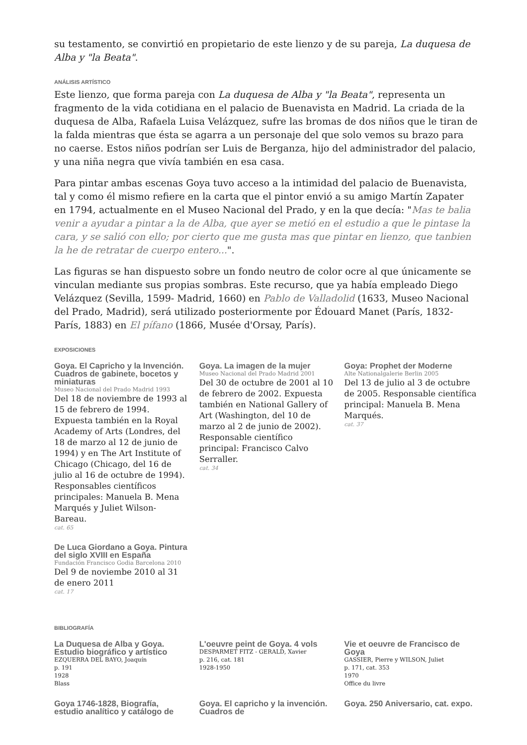su testamento, se convirtió en propietario de este lienzo y de su pareja, La duquesa de Alba y "la Beata".
ANÁLISIS ARTÍSTICO
Este lienzo, que forma pareja con La duquesa de Alba y "la Beata", representa un fragmento de la vida cotidiana en el palacio de Buenavista en Madrid. La criada de la duquesa de Alba, Rafaela Luisa Velázquez, sufre las bromas de dos niños que le tiran de la falda mientras que ésta se agarra a un personaje del que solo vemos su brazo para no caerse. Estos niños podrían ser Luis de Berganza, hijo del administrador del palacio, y una niña negra que vivía también en esa casa.
Para pintar ambas escenas Goya tuvo acceso a la intimidad del palacio de Buenavista, tal y como él mismo refiere en la carta que el pintor envió a su amigo Martín Zapater en 1794, actualmente en el Museo Nacional del Prado, y en la que decía: "Mas te balia venir a ayudar a pintar a la de Alba, que ayer se metió en el estudio a que le pintase la cara, y se salió con ello; por cierto que me gusta mas que pintar en lienzo, que tanbien la he de retratar de cuerpo entero...".
Las figuras se han dispuesto sobre un fondo neutro de color ocre al que únicamente se vinculan mediante sus propias sombras. Este recurso, que ya había empleado Diego Velázquez (Sevilla, 1599- Madrid, 1660) en Pablo de Valladolid (1633, Museo Nacional del Prado, Madrid), será utilizado posteriormente por Édouard Manet (París, 1832- París, 1883) en El pífano (1866, Musée d'Orsay, París).
EXPOSICIONES
Goya. El Capricho y la Invención. Cuadros de gabinete, bocetos y miniaturas
Museo Nacional del Prado Madrid 1993
Del 18 de noviembre de 1993 al 15 de febrero de 1994. Expuesta también en la Royal Academy of Arts (Londres, del 18 de marzo al 12 de junio de 1994) y en The Art Institute of Chicago (Chicago, del 16 de julio al 16 de octubre de 1994). Responsables científicos principales: Manuela B. Mena Marqués y Juliet Wilson-Bareau.
cat. 65
Goya. La imagen de la mujer
Museo Nacional del Prado Madrid 2001
Del 30 de octubre de 2001 al 10 de febrero de 2002. Expuesta también en National Gallery of Art (Washington, del 10 de marzo al 2 de junio de 2002). Responsable científico principal: Francisco Calvo Serraller.
cat. 34
Goya: Prophet der Moderne
Alte Nationalgalerie Berlin 2005
Del 13 de julio al 3 de octubre de 2005. Responsable científica principal: Manuela B. Mena Marqués.
cat. 37
De Luca Giordano a Goya. Pintura del siglo XVIII en España
Fundación Francisco Godia Barcelona 2010
Del 9 de noviembe 2010 al 31 de enero 2011
cat. 17
BIBLIOGRAFÍA
La Duquesa de Alba y Goya. Estudio biográfico y artístico
EZQUERRA DEL BAYO, Joaquín
p. 191
1928
Blass
L'oeuvre peint de Goya. 4 vols
DESPARMET FITZ - GERALD, Xavier
p. 216, cat. 181
1928-1950
Vie et oeuvre de Francisco de Goya
GASSIER, Pierre y WILSON, Juliet
p. 171, cat. 353
1970
Office du livre
Goya 1746-1828, Biografía, estudio analítico y catálogo de
Goya. El capricho y la invención. Cuadros de
Goya. 250 Aniversario, cat. expo.